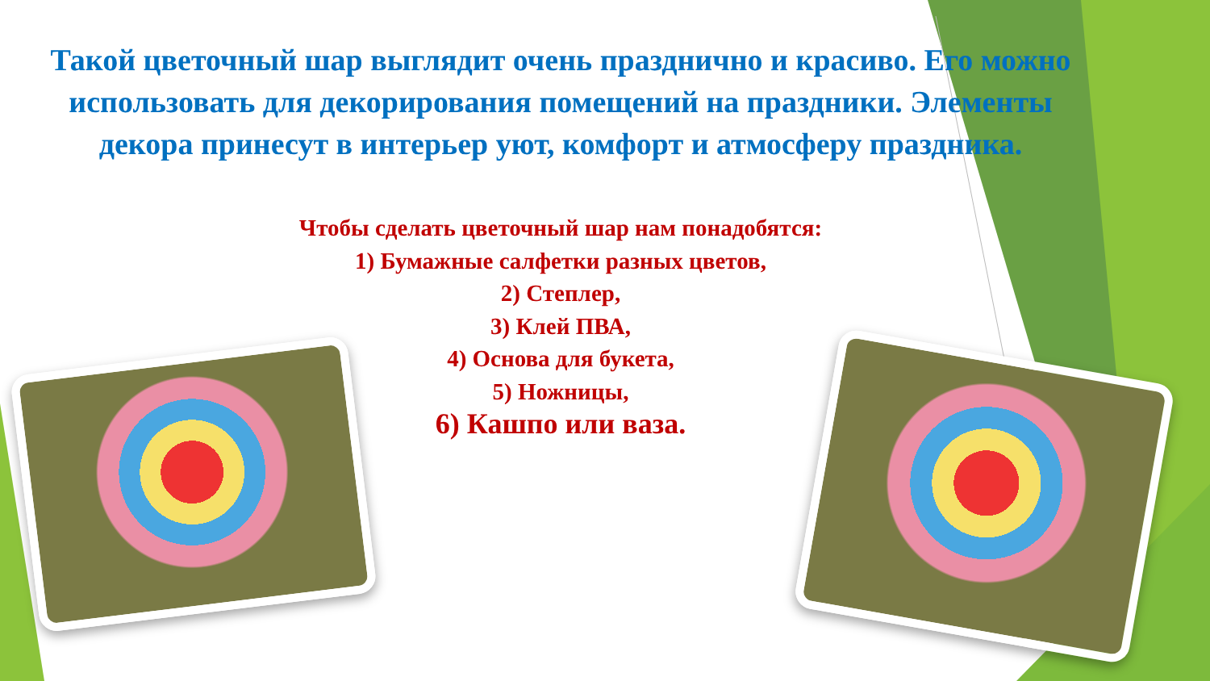Такой цветочный шар выглядит очень празднично и красиво. Его можно использовать для декорирования помещений на праздники. Элементы декора принесут в интерьер уют, комфорт и атмосферу праздника.
Чтобы сделать цветочный шар нам понадобятся:
1) Бумажные салфетки разных цветов,
2) Степлер,
3) Клей ПВА,
4) Основа для букета,
5) Ножницы,
6) Кашпо или ваза.